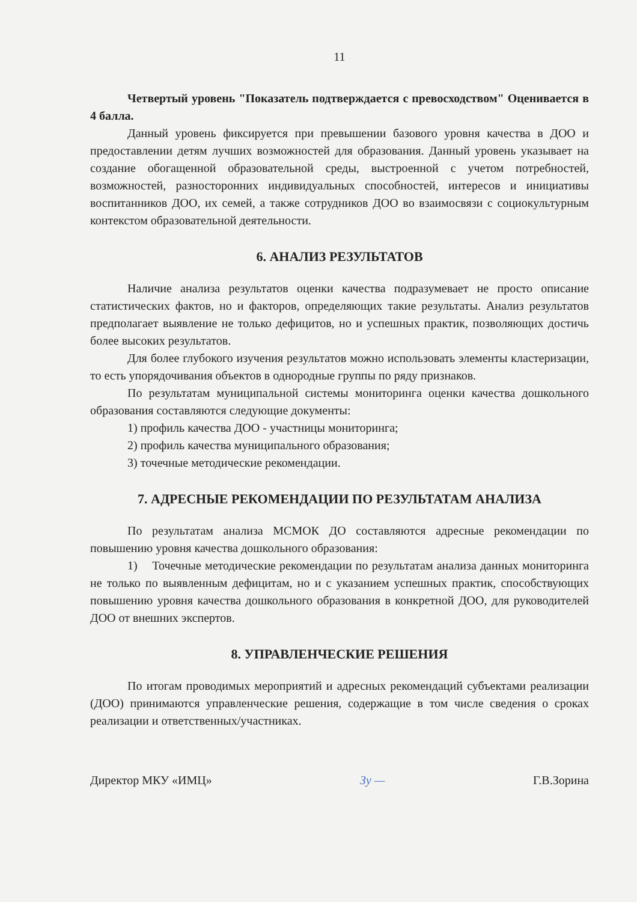11
Четвертый уровень "Показатель подтверждается с превосходством" Оценивается в 4 балла.
Данный уровень фиксируется при превышении базового уровня качества в ДОО и предоставлении детям лучших возможностей для образования. Данный уровень указывает на создание обогащенной образовательной среды, выстроенной с учетом потребностей, возможностей, разносторонних индивидуальных способностей, интересов и инициативы воспитанников ДОО, их семей, а также сотрудников ДОО во взаимосвязи с социокультурным контекстом образовательной деятельности.
6. АНАЛИЗ РЕЗУЛЬТАТОВ
Наличие анализа результатов оценки качества подразумевает не просто описание статистических фактов, но и факторов, определяющих такие результаты. Анализ результатов предполагает выявление не только дефицитов, но и успешных практик, позволяющих достичь более высоких результатов.
Для более глубокого изучения результатов можно использовать элементы кластеризации, то есть упорядочивания объектов в однородные группы по ряду признаков.
По результатам муниципальной системы мониторинга оценки качества дошкольного образования составляются следующие документы:
1) профиль качества ДОО - участницы мониторинга;
2) профиль качества муниципального образования;
3) точечные методические рекомендации.
7. АДРЕСНЫЕ РЕКОМЕНДАЦИИ ПО РЕЗУЛЬТАТАМ АНАЛИЗА
По результатам анализа МСМОК ДО составляются адресные рекомендации по повышению уровня качества дошкольного образования:
1) Точечные методические рекомендации по результатам анализа данных мониторинга не только по выявленным дефицитам, но и с указанием успешных практик, способствующих повышению уровня качества дошкольного образования в конкретной ДОО, для руководителей ДОО от внешних экспертов.
8. УПРАВЛЕНЧЕСКИЕ РЕШЕНИЯ
По итогам проводимых мероприятий и адресных рекомендаций субъектами реализации (ДОО) принимаются управленческие решения, содержащие в том числе сведения о сроках реализации и ответственных/участниках.
Директор МКУ «ИМЦ» Зу — Г.В.Зорина